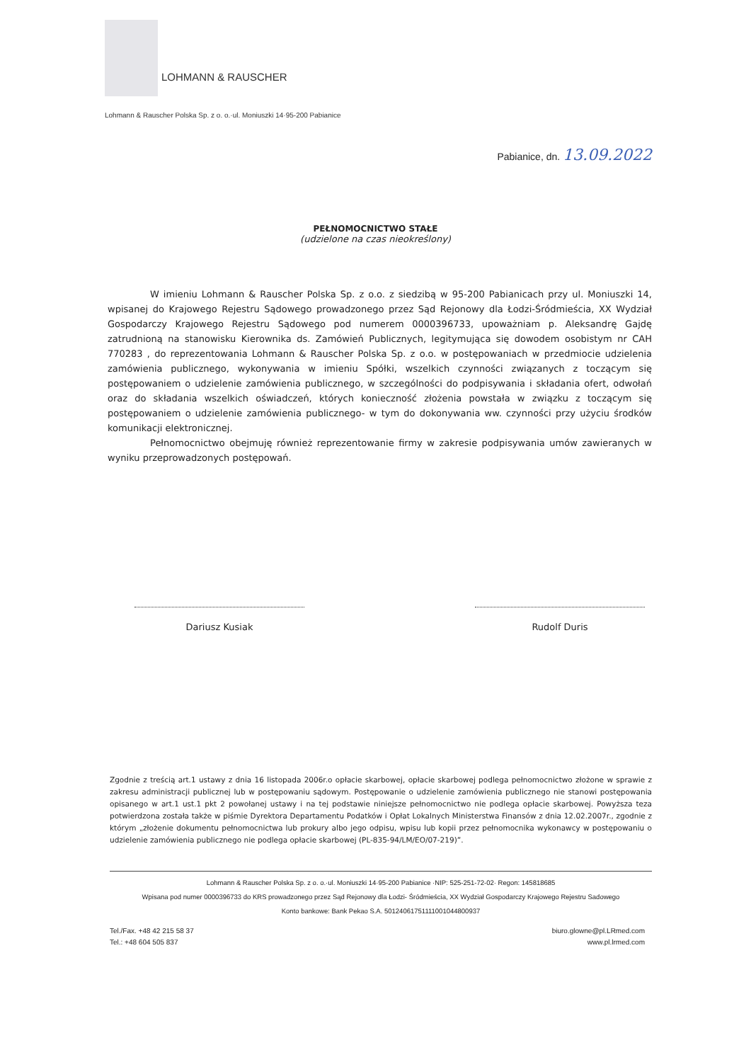LOHMANN & RAUSCHER
Lohmann & Rauscher Polska Sp. z o. o.·ul. Moniuszki 14·95-200 Pabianice
Pabianice, dn. 13.09.2022
PEŁNOMOCNICTWO STAŁE
(udzielone na czas nieokreślony)
W imieniu Lohmann & Rauscher Polska Sp. z o.o. z siedzibą w 95-200 Pabianicach przy ul. Moniuszki 14, wpisanej do Krajowego Rejestru Sądowego prowadzonego przez Sąd Rejonowy dla Łodzi-Śródmieścia, XX Wydział Gospodarczy Krajowego Rejestru Sądowego pod numerem 0000396733, upoważniam p. Aleksandrę Gajdę zatrudnioną na stanowisku Kierownika ds. Zamówień Publicznych, legitymująca się dowodem osobistym nr CAH 770283 , do reprezentowania Lohmann & Rauscher Polska Sp. z o.o. w postępowaniach w przedmiocie udzielenia zamówienia publicznego, wykonywania w imieniu Spółki, wszelkich czynności związanych z toczącym się postępowaniem o udzielenie zamówienia publicznego, w szczególności do podpisywania i składania ofert, odwołań oraz do składania wszelkich oświadczeń, których konieczność złożenia powstała w związku z toczącym się postępowaniem o udzielenie zamówienia publicznego- w tym do dokonywania ww. czynności przy użyciu środków komunikacji elektronicznej.
Pełnomocnictwo obejmuję również reprezentowanie firmy w zakresie podpisywania umów zawieranych w wyniku przeprowadzonych postępowań.
Dariusz Kusiak Rudolf Duris
Zgodnie z treścią art.1 ustawy z dnia 16 listopada 2006r.o opłacie skarbowej, opłacie skarbowej podlega pełnomocnictwo złożone w sprawie z zakresu administracji publicznej lub w postępowaniu sądowym. Postępowanie o udzielenie zamówienia publicznego nie stanowi postępowania opisanego w art.1 ust.1 pkt 2 powołanej ustawy i na tej podstawie niniejsze pełnomocnictwo nie podlega opłacie skarbowej. Powyższa teza potwierdzona została także w piśmie Dyrektora Departamentu Podatków i Opłat Lokalnych Ministerstwa Finansów z dnia 12.02.2007r., zgodnie z którym „złożenie dokumentu pełnomocnictwa lub prokury albo jego odpisu, wpisu lub kopii przez pełnomocnika wykonawcy w postępowaniu o udzielenie zamówienia publicznego nie podlega opłacie skarbowej (PL-835-94/LM/EO/07-219)”.
Lohmann & Rauscher Polska Sp. z o. o.·ul. Moniuszki 14·95-200 Pabianice ·NIP: 525-251-72-02· Regon: 145818685
Wpisana pod numer 0000396733 do KRS prowadzonego przez Sąd Rejonowy dla Łodzi- Śródmieścia, XX Wydział Gospodarczy Krajowego Rejestru Sadowego
Konto bankowe: Bank Pekao S.A. 50124061751111001044800937
Tel./Fax. +48 42 215 58 37
Tel.: +48 604 505 837
biuro.glowne@pl.LRmed.com
www.pl.lrmed.com